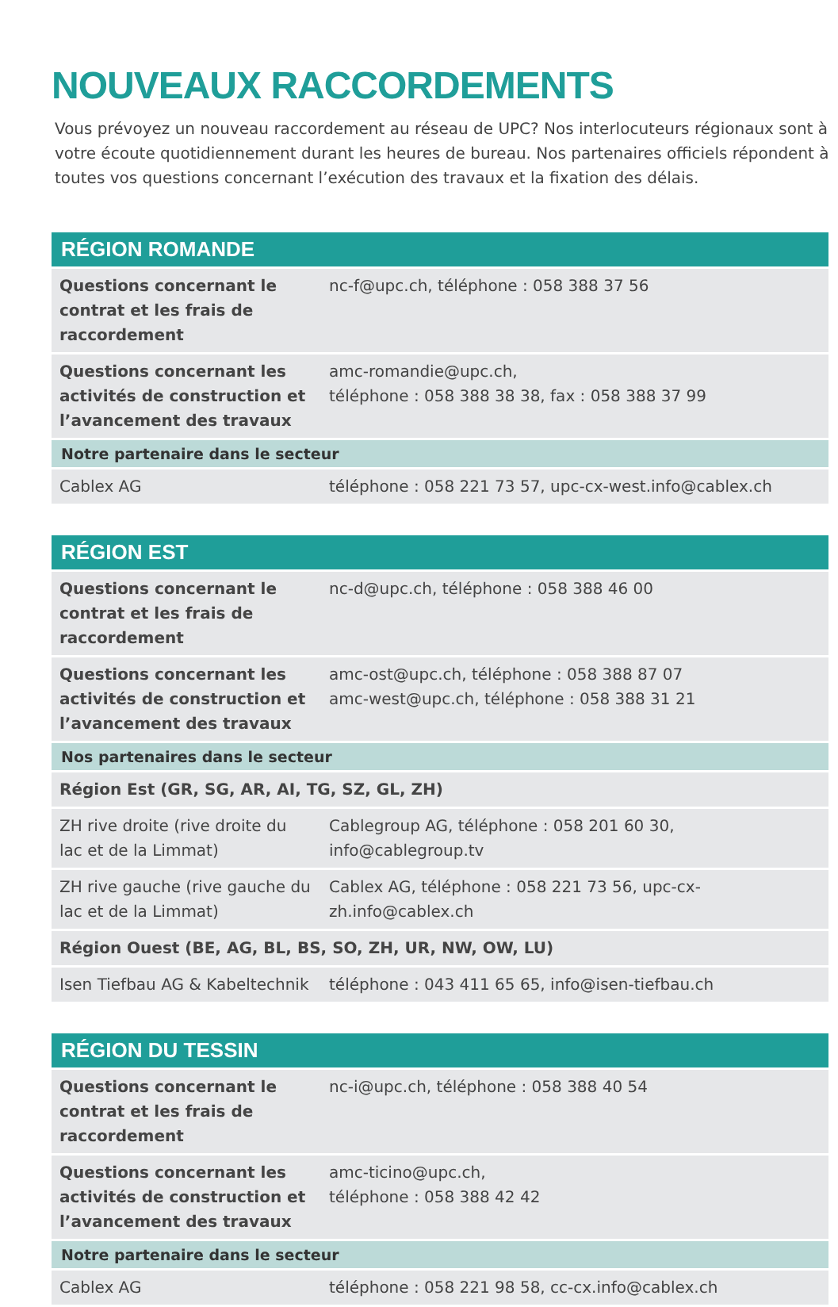NOUVEAUX RACCORDEMENTS
Vous prévoyez un nouveau raccordement au réseau de UPC? Nos interlocuteurs régionaux sont à votre écoute quotidiennement durant les heures de bureau. Nos partenaires officiels répondent à toutes vos questions concernant l’exécution des travaux et la fixation des délais.
| RÉGION ROMANDE | |
| --- | --- |
| Questions concernant le contrat et les frais de raccordement | nc-f@upc.ch, téléphone : 058 388 37 56 |
| Questions concernant les activités de construction et l’avancement des travaux | amc-romandie@upc.ch, téléphone : 058 388 38 38, fax : 058 388 37 99 |
| Notre partenaire dans le secteur | |
| Cablex AG | téléphone : 058 221 73 57, upc-cx-west.info@cablex.ch |
| RÉGION EST | |
| --- | --- |
| Questions concernant le contrat et les frais de raccordement | nc-d@upc.ch, téléphone : 058 388 46 00 |
| Questions concernant les activités de construction et l’avancement des travaux | amc-ost@upc.ch, téléphone : 058 388 87 07 amc-west@upc.ch, téléphone : 058 388 31 21 |
| Nos partenaires dans le secteur | |
| Région Est (GR, SG, AR, AI, TG, SZ, GL, ZH) | |
| ZH rive droite (rive droite du lac et de la Limmat) | Cablegroup AG, téléphone : 058 201 60 30, info@cablegroup.tv |
| ZH rive gauche (rive gauche du lac et de la Limmat) | Cablex AG, téléphone : 058 221 73 56, upc-cx-zh.info@cablex.ch |
| Région Ouest (BE, AG, BL, BS, SO, ZH, UR, NW, OW, LU) | |
| Isen Tiefbau AG & Kabeltechnik | téléphone : 043 411 65 65, info@isen-tiefbau.ch |
| RÉGION DU TESSIN | |
| --- | --- |
| Questions concernant le contrat et les frais de raccordement | nc-i@upc.ch, téléphone : 058 388 40 54 |
| Questions concernant les activités de construction et l’avancement des travaux | amc-ticino@upc.ch, téléphone : 058 388 42 42 |
| Notre partenaire dans le secteur | |
| Cablex AG | téléphone : 058 221 98 58, cc-cx.info@cablex.ch |